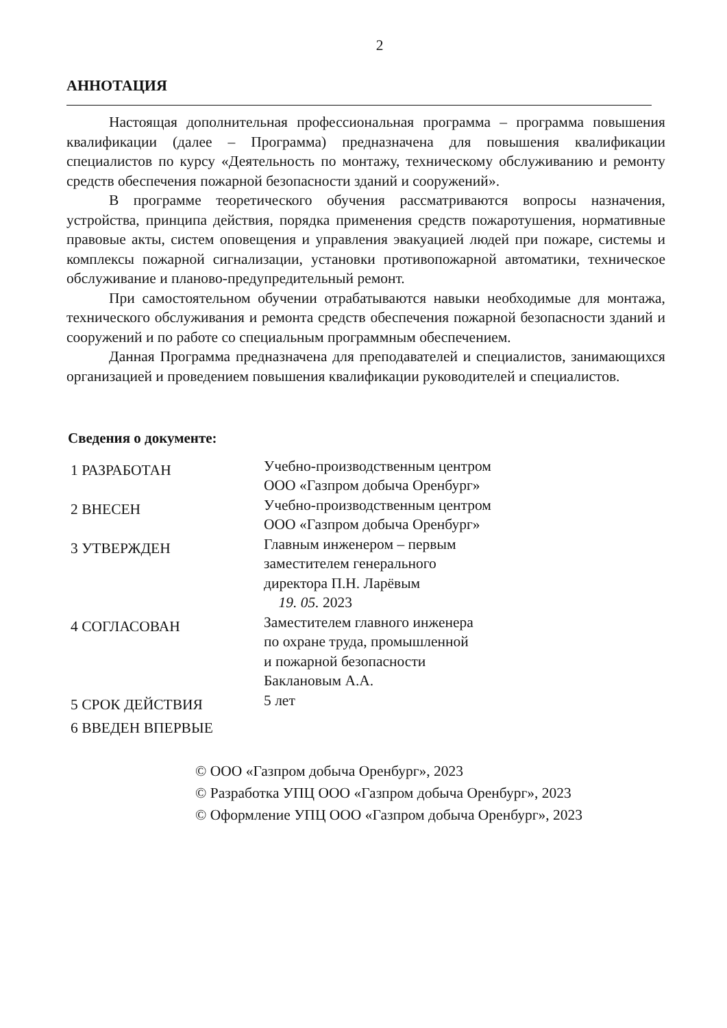2
АННОТАЦИЯ
Настоящая дополнительная профессиональная программа – программа повышения квалификации (далее – Программа) предназначена для повышения квалификации специалистов по курсу «Деятельность по монтажу, техническому обслуживанию и ремонту средств обеспечения пожарной безопасности зданий и сооружений».
В программе теоретического обучения рассматриваются вопросы назначения, устройства, принципа действия, порядка применения средств пожаротушения, нормативные правовые акты, систем оповещения и управления эвакуацией людей при пожаре, системы и комплексы пожарной сигнализации, установки противопожарной автоматики, техническое обслуживание и планово-предупредительный ремонт.
При самостоятельном обучении отрабатываются навыки необходимые для монтажа, технического обслуживания и ремонта средств обеспечения пожарной безопасности зданий и сооружений и по работе со специальным программным обеспечением.
Данная Программа предназначена для преподавателей и специалистов, занимающихся организацией и проведением повышения квалификации руководителей и специалистов.
Сведения о документе:
1 РАЗРАБОТАН
Учебно-производственным центром
ООО «Газпром добыча Оренбург»
2 ВНЕСЕН
Учебно-производственным центром
ООО «Газпром добыча Оренбург»
3 УТВЕРЖДЕН
Главным инженером – первым
заместителем генерального
директора П.Н. Ларёвым
19. 05. 2023
4 СОГЛАСОВАН
Заместителем главного инженера
по охране труда, промышленной
и пожарной безопасности
Баклановым А.А.
5 СРОК ДЕЙСТВИЯ
5 лет
6 ВВЕДЕН ВПЕРВЫЕ
© ООО «Газпром добыча Оренбург», 2023
© Разработка УПЦ ООО «Газпром добыча Оренбург», 2023
© Оформление УПЦ ООО «Газпром добыча Оренбург», 2023